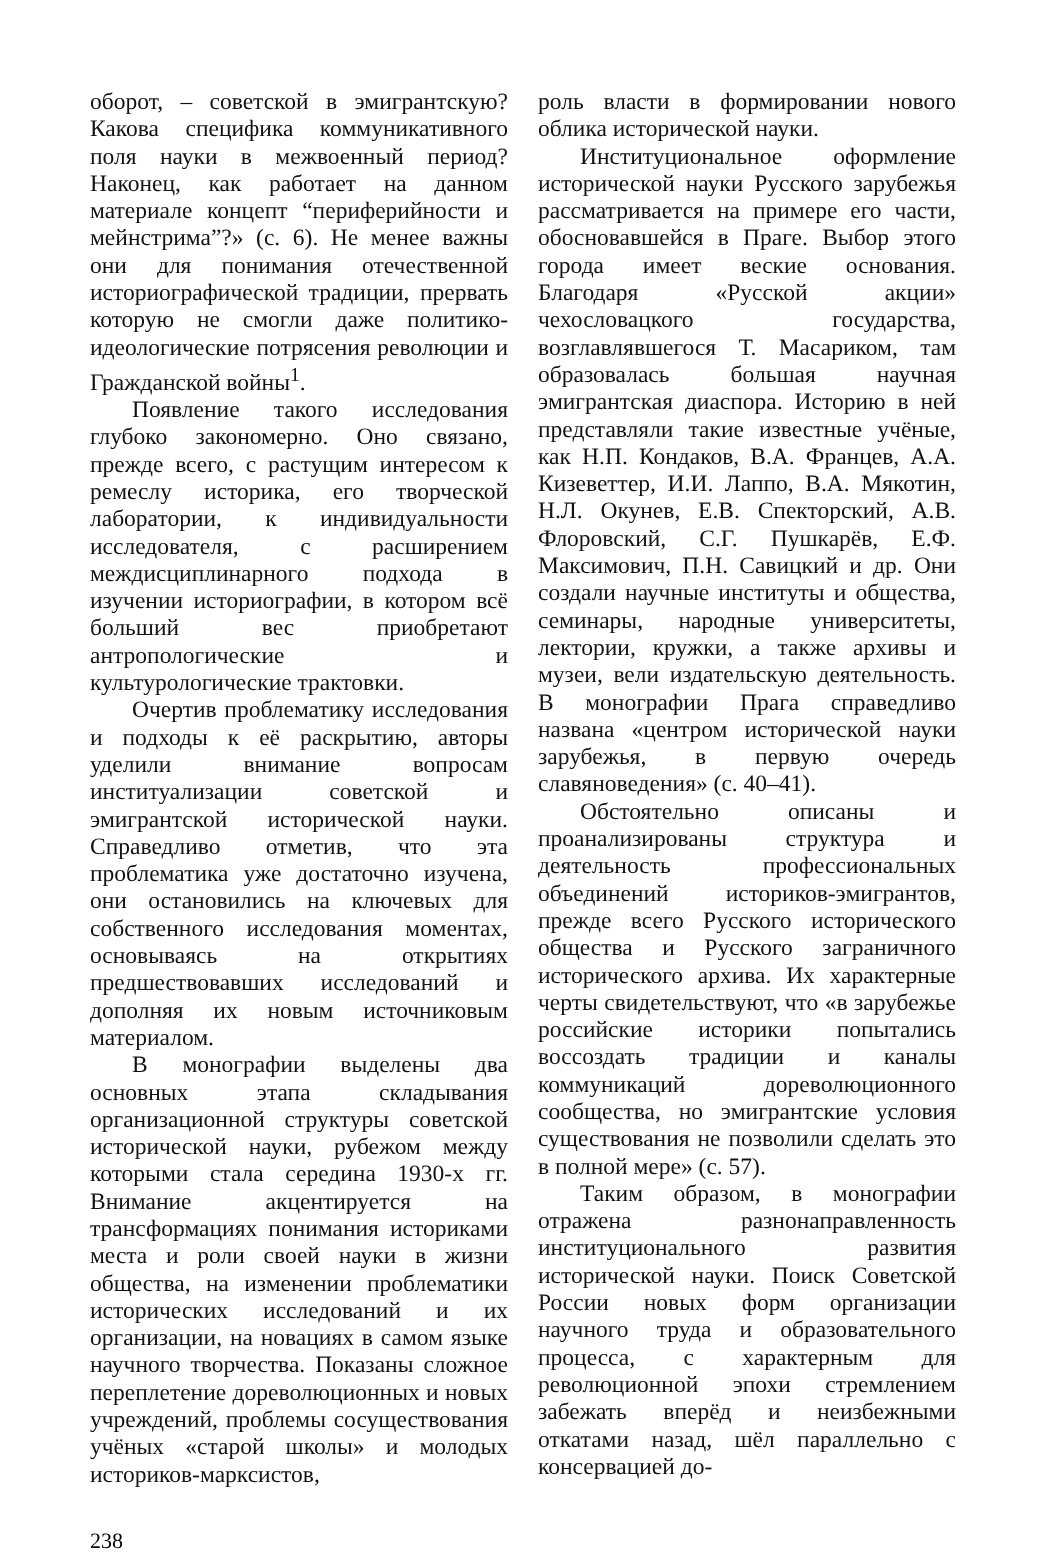оборот, – советской в эмигрантскую? Какова специфика коммуникативного поля науки в межвоенный период? Наконец, как работает на данном материале концепт “периферийности и мейнстрима”?» (с. 6). Не менее важны они для понимания отечественной историографической традиции, прервать которую не смогли даже политико-идеологические потрясения революции и Гражданской войны<sup>1</sup>.
Появление такого исследования глубоко закономерно. Оно связано, прежде всего, с растущим интересом к ремеслу историка, его творческой лаборатории, к индивидуальности исследователя, с расширением междисциплинарного подхода в изучении историографии, в котором всё больший вес приобретают антропологические и культурологические трактовки.
Очертив проблематику исследования и подходы к её раскрытию, авторы уделили внимание вопросам институализации советской и эмигрантской исторической науки. Справедливо отметив, что эта проблематика уже достаточно изучена, они остановились на ключевых для собственного исследования моментах, основываясь на открытиях предшествовавших исследований и дополняя их новым источниковым материалом.
В монографии выделены два основных этапа складывания организационной структуры советской исторической науки, рубежом между которыми стала середина 1930-х гг. Внимание акцентируется на трансформациях понимания историками места и роли своей науки в жизни общества, на изменении проблематики исторических исследований и их организации, на новациях в самом языке научного творчества. Показаны сложное переплетение дореволюционных и новых учреждений, проблемы сосуществования учёных «старой школы» и молодых историков-марксистов,
роль власти в формировании нового облика исторической науки.
Институциональное оформление исторической науки Русского зарубежья рассматривается на примере его части, обосновавшейся в Праге. Выбор этого города имеет веские основания. Благодаря «Русской акции» чехословацкого государства, возглавлявшегося Т. Масариком, там образовалась большая научная эмигрантская диаспора. Историю в ней представляли такие известные учёные, как Н.П. Кондаков, В.А. Францев, А.А. Кизеветтер, И.И. Лаппо, В.А. Мякотин, Н.Л. Окунев, Е.В. Спекторский, А.В. Флоровский, С.Г. Пушкарёв, Е.Ф. Максимович, П.Н. Савицкий и др. Они создали научные институты и общества, семинары, народные университеты, лектории, кружки, а также архивы и музеи, вели издательскую деятельность. В монографии Прага справедливо названа «центром исторической науки зарубежья, в первую очередь славяноведения» (с. 40–41).
Обстоятельно описаны и проанализированы структура и деятельность профессиональных объединений историков-эмигрантов, прежде всего Русского исторического общества и Русского заграничного исторического архива. Их характерные черты свидетельствуют, что «в зарубежье российские историки попытались воссоздать традиции и каналы коммуникаций дореволюционного сообщества, но эмигрантские условия существования не позволили сделать это в полной мере» (с. 57).
Таким образом, в монографии отражена разнонаправленность институционального развития исторической науки. Поиск Советской России новых форм организации научного труда и образовательного процесса, с характерным для революционной эпохи стремлением забежать вперёд и неизбежными откатами назад, шёл параллельно с консервацией до-
238